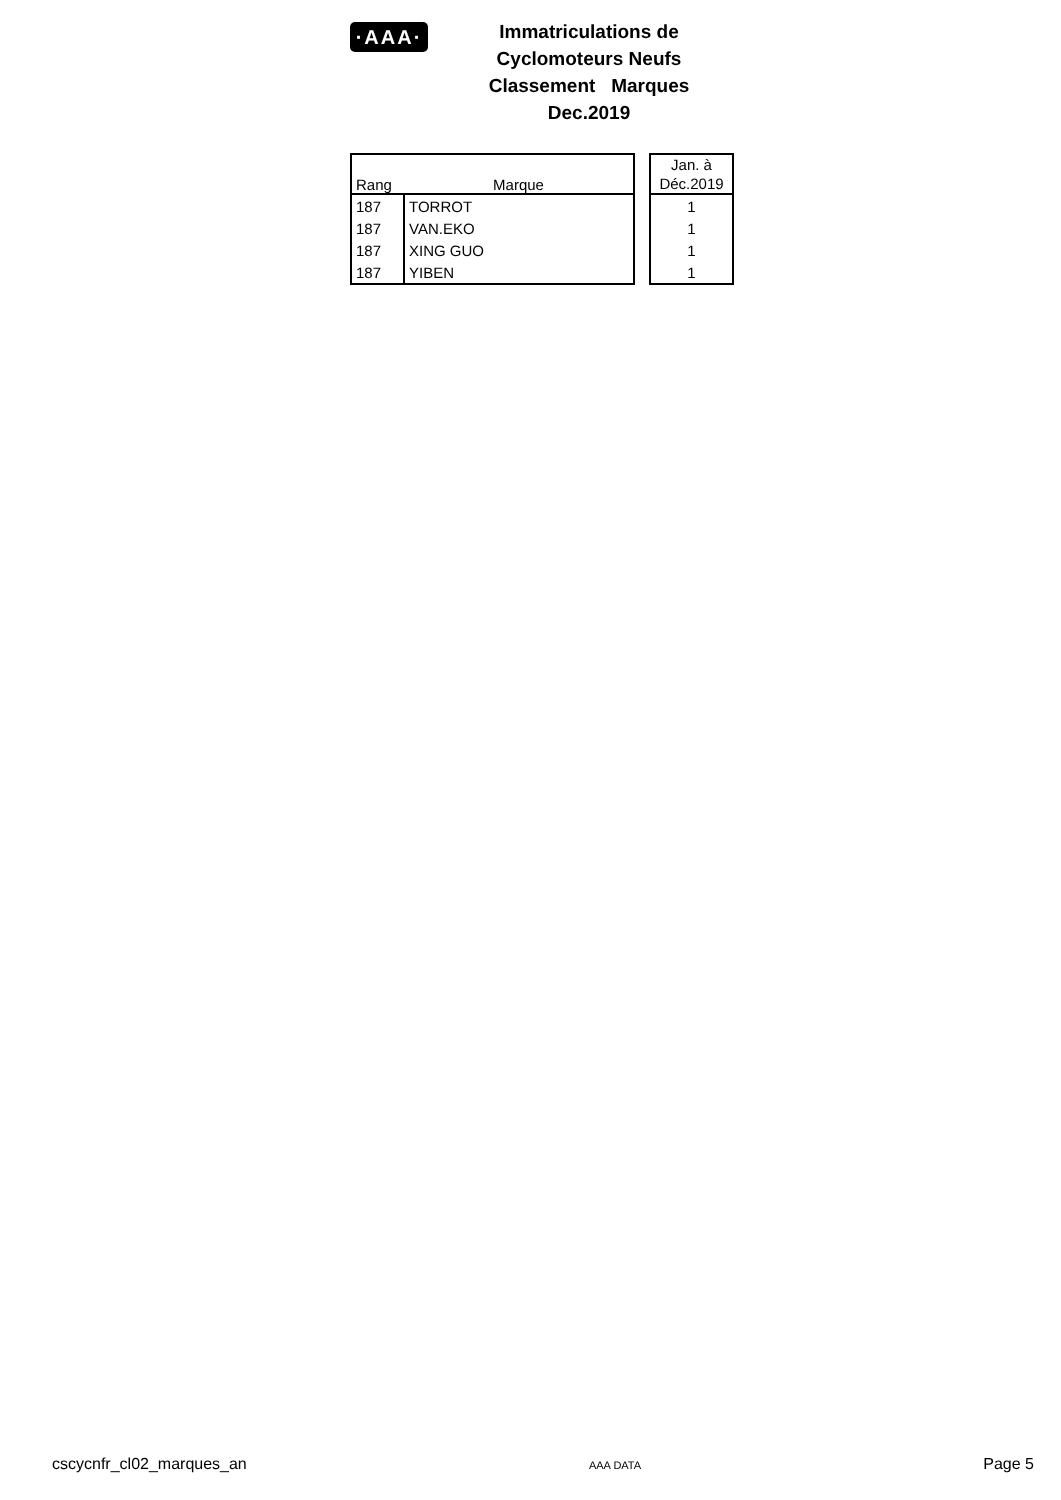·AAA·
Immatriculations de
Cyclomoteurs Neufs
Classement Marques
Dec.2019
| Rang | Marque |
| --- | --- |
| 187 | TORROT |
| 187 | VAN.EKO |
| 187 | XING GUO |
| 187 | YIBEN |
| Jan. à Déc.2019 |
| --- |
| 1 |
| 1 |
| 1 |
| 1 |
cscycnfr_cl02_marques_an AAA DATA Page 5